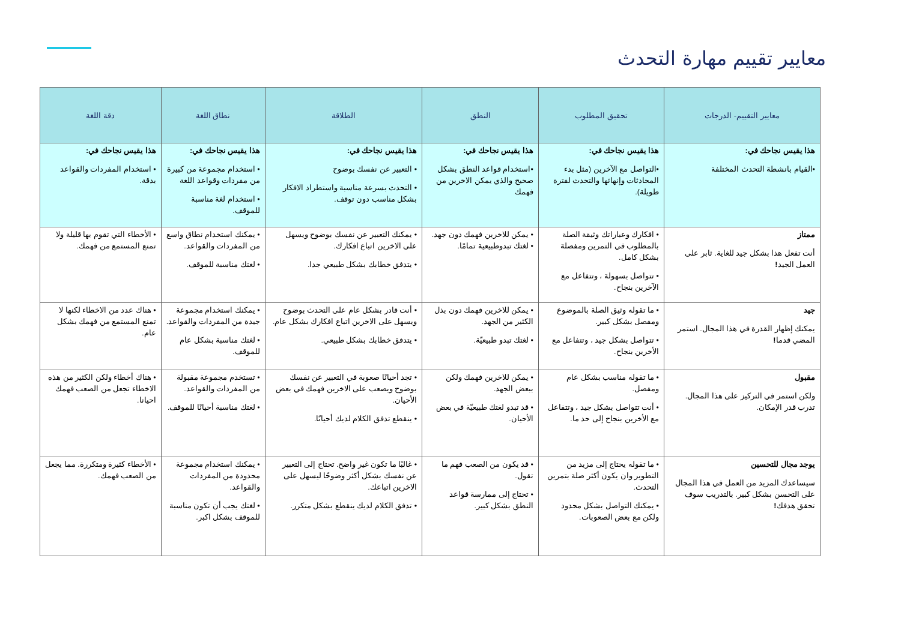معايير تقييم مهارة التحدث
| معايير التقييم- الدرجات | تحقيق المطلوب | النطق | الطلاقة | نطاق اللغة | دقة اللغة |
| --- | --- | --- | --- | --- | --- |
| هذا يقيس نجاحك في: •القيام بانشطة التحدث المختلفة | هذا يقيس نجاحك في: •التواصل مع الآخرين (مثل بدء المحادثات وإنهائها والتحدث لفترة طويلة). | هذا يقيس نجاحك في: •استخدام قواعد النطق بشكل صحيح والذي يمكن الاخرين من فهمك | هذا يقيس نجاحك في: • التعبير عن نفسك بوضوح • التحدث بسرعة مناسبة واستطراد الافكار بشكل مناسب دون توقف. | هذا يقيس نجاحك في: • استخدام مجموعة من كبيرة من مفردات وقواعد اللغة • استخدام لغة مناسبة للموقف. | هذا يقيس نجاحك في: • استخدام المفردات والقواعد بدقة. |
| ممتاز أنت تفعل هذا بشكل جيد للغاية. ثابر على العمل الجيد ! | • افكارك وعباراتك وثيقة الصلة بالمطلوب في التمرين ومفصلة بشكل كامل. • تتواصل بسهولة ، وتتفاعل مع الآخرين بنجاح. | • يمكن للاخرين فهمك دون جهد. • لغتك تبدوطبيعية تمامًا. | • يمكنك التعبير عن نفسك بوضوح ويسهل على الاخرين اتباع افكارك. • يتدفق خطابك بشكل طبيعي جدا. | • يمكنك استخدام نطاق واسع من المفردات والقواعد. • لغتك مناسبة للموقف. | • الأخطاء التي تقوم بها قليلة ولا تمنع المستمع من فهمك. |
| جيد يمكنك إظهار القدرة في هذا المجال. استمر المضي قدما ! | • ما تقوله وثيق الصلة بالموضوع ومفصل بشكل كبير. • تتواصل بشكل جيد ، وتتفاعل مع الأخرين بنجاح. | • يمكن للاخرين فهمك دون بذل الكثير من الجهد. • لغتك تبدو طبيعيّة. | • أنت قادر بشكل عام على التحدث بوضوح ويسهل على الاخرين اتباع افكارك بشكل عام. • يتدفق خطابك بشكل طبيعي. | • يمكنك استخدام مجموعة جيدة من المفردات والقواعد. • لغتك مناسبة بشكل عام للموقف. | • هناك عدد من الاخطاء لكنها لا تمنع المستمع من فهمك بشكل عام. |
| مقبول ولكن استمر في التركيز على هذا المجال. تدرب قدر الإمكان. | • ما تقوله مناسب بشكل عام ومفصل. • أنت تتواصل بشكل جيد ، وتتفاعل مع الأخرين بنجاح إلى حد ما. | • يمكن للاخرين فهمك ولكن ببعض الجهد. • قد تبدو لغتك طبيعيّة في بعض الأحيان. | • تجد أحيانًا صعوبة في التعبير عن نفسك بوضوح ويصعب على الاخرين فهمك في بعض الأحيان. • ينقطع تدفق الكلام لديك أحيانًا. | • تستخدم مجموعة مقبولة من المفردات والقواعد. • لغتك مناسبة أحيانًا للموقف. | • هناك أخطاء ولكن الكثير من هذه الاخطاء تجعل من الصعب فهمك احيانا. |
| يوجد مجال للتحسين سيساعدك المزيد من العمل في هذا المجال على التحسن بشكل كبير. بالتدريب سوف تحقق هدفك ! | • ما تقوله يحتاج إلى مزيد من التطوير وان يكون أكثر صلة بتمرين التحدث. • يمكنك التواصل بشكل محدود ولكن مع بعض الصعوبات. | • قد يكون من الصعب فهم ما تقول. • تحتاج إلى ممارسة قواعد النطق بشكل كبير. | • غالبًا ما تكون غير واضح. تحتاج إلى التعبير عن نفسك بشكل أكثر وضوحًا ليسهل على الاخرين اتباعك. • تدفق الكلام لديك ينقطع بشكل متكرر. | • يمكنك استخدام مجموعة محدودة من المفردات والقواعد. • لغتك يجب أن تكون مناسبة للموقف بشكل اكبر. | • الأخطاء كثيرة ومتكررة. مما يجعل من الصعب فهمك. |